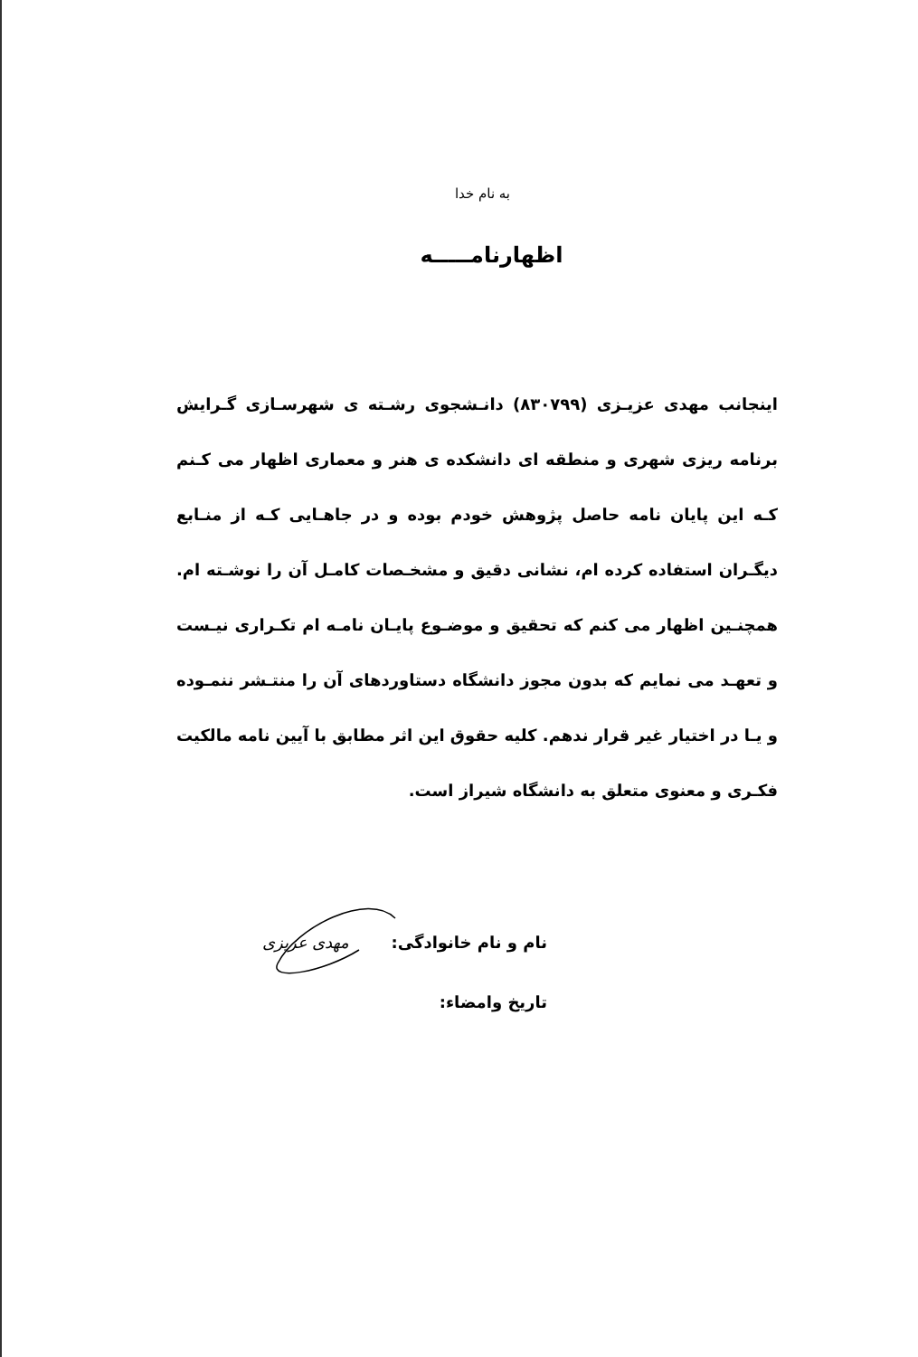به نام خدا
اظهارنامـــــه
اینجانب مهدی عزیـزی (۸۳۰۷۹۹) دانـشجوی رشـته ی شهرسـازی گـرایش برنامه ریزی شهری و منطقه ای دانشکده ی هنر و معماری اظهار می کـنم کـه این پایان نامه حاصل پژوهش خودم بوده و در جاهـایی کـه از منـابع دیگـران استفاده کرده ام، نشانی دقیق و مشخـصات کامـل آن را نوشـته ام. همچنـین اظهار می کنم که تحقیق و موضـوع پایـان نامـه ام تکـراری نیـست و تعهـد می نمایم که بدون مجوز دانشگاه دستاوردهای آن را منتـشر ننمـوده و یـا در اختیار غیر قرار ندهم. کلیه حقوق این اثر مطابق با آیین نامه مالکیت فکـری و معنوی متعلق به دانشگاه شیراز است.
نام و نام خانوادگی: مهدی عزیزی
تاریخ وامضاء: